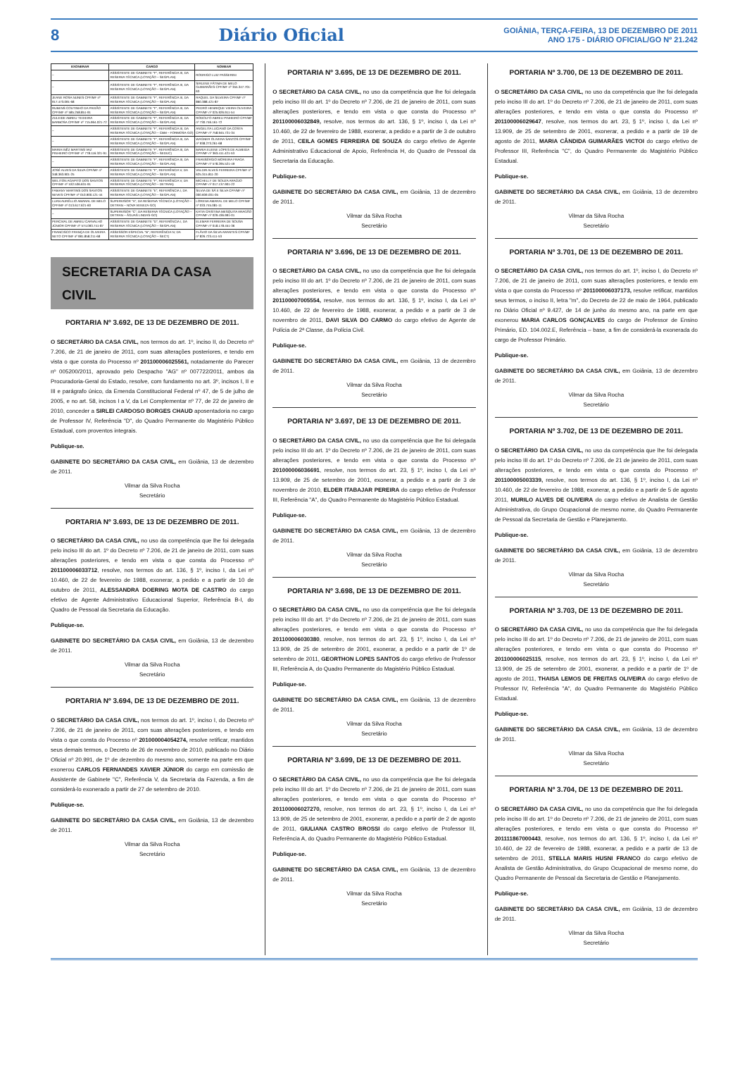8 Diário Oficial GOIÂNIA, TERÇA-FEIRA, 13 DE DEZEMBRO DE 2011
ANO 175 - DIÁRIO OFICIAL/GO Nº 21.242
| EXONERAR | CARGO | NOMEAR |
| --- | --- | --- |
| – | ASSISTENTE DE GABINETE "F", REFERÊNCIA III, DA RESERVA TÉCNICA (LOTAÇÃO – SEGPLAN) | RODRIGO LUIZ PASSERINI |
| – | ASSISTENTE DE GABINETE "F", REFERÊNCIA III, DA RESERVA TÉCNICA (LOTAÇÃO – SEGPLAN) | SIRLENE FÁTIMA DE MELO GUIMARÃES CPF/MF nº 355.347.701-63 |
| JEANE ROSA NUNES CPF/MF nº 917.473.091-68 | ASSISTENTE DE GABINETE "F", REFERÊNCIA III, DA RESERVA TÉCNICA (LOTAÇÃO – SEGPLAN) | RAQUEL DA SILVEIRA CPF/MF nº 860.388.421-87 |
| RUBENS COUTINHO DA PAIXÃO CPF/MF nº 585.258.851-91 | ASSISTENTE DE GABINETE "F", REFERÊNCIA III, DA RESERVA TÉCNICA (LOTAÇÃO – SEGPLAN) | PEDRO HENRIQUE VIEIRA OLIVEIRA CPF/MF nº 025.926.911-54 |
| ZULEIDE ABREU TEIXEIRA BARBOSA CPF/MF nº 715.964.021-72 | ASSISTENTE DE GABINETE "F", REFERÊNCIA III, DA RESERVA TÉCNICA (LOTAÇÃO – SEGPLAN) | RODOLFO ABREU PINHEIRO CPF/MF nº 730.746.161-72 |
| – | ASSISTENTE DE GABINETE "F", REFERÊNCIA III, DA RESERVA TÉCNICA (LOTAÇÃO – CBM – FORMOSA-GO) | ANGELITA LUCIANO DA COSTA CPF/MF nº 758.945.721-34 |
| – | ASSISTENTE DE GABINETE "F", REFERÊNCIA III, DA RESERVA TÉCNICA (LOTAÇÃO – SEGPLAN) | WAGNER OLIVERA SANTOS CPF/MF nº 938.273.261-68 |
| MARIA INÊZ MARTINS VAZ PINHEIRO CPF/MF nº 778.116.321-91 | ASSISTENTE DE GABINETE "F", REFERÊNCIA III, DA RESERVA TÉCNICA (LOTAÇÃO – SEDUC) | MARIA ELIENE LOPES DE ALMEIDA CPF/MF nº 363.411.421-53 |
| – | ASSISTENTE DE GABINETE "F", REFERÊNCIA III, DA RESERVA TÉCNICA (LOTAÇÃO – SEGPLAN) | FRANSÉRGIO MOREIRA FRAGA CPF/MF nº 578.295.521-49 |
| JOSÉ ALVES DA SILVA CPF/MF nº 348.363.901-25 | ASSISTENTE DE GABINETE "F", REFERÊNCIA V, DA RESERVA TÉCNICA (LOTAÇÃO – SEGPLAN) | VALDIR ALVES FERREIRA CPF/MF nº 625.315.811-20 |
| WELITON AGAPITO DOS SANTOS CPF/MF nº 532.536.631-91 | ASSISTENTE DE GABINETE "F", REFERÊNCIA V, DA RESERVA TÉCNICA (LOTAÇÃO – DETRAN) | MICHELLY DE SOUZA ARAÚJO CPF/MF nº 017.137.901-22 |
| FABIANY MARTINS DOS SANTOS NEVES CPF/MF nº 010.900.121-44 | ASSISTENTE DE GABINETE "E", REFERÊNCIA I, DA RESERVA TÉCNICA (LOTAÇÃO – SEGPLAN) | SILVIA DE SÁ E SILVA CPF/MF nº 000.609.001-05 |
| LUAN AURÉLLIO AMARAL DE MELO CPF/MF nº 013.617.621-60 | SUPERVISOR "A", DA RESERVA TÉCNICA (LOTAÇÃO – DETRAN – NOVA VENEZA-GO) | LORENA AMARAL DE MELO CPF/MF nº 033.745.081-11 |
| – | SUPERVISOR "C", DA RESERVA TÉCNICA (LOTAÇÃO – DETRAN – ÁGUAS LINDAS-GO) | KATIA CRISTINA MESQUITA ARAGÃO CPF/MF nº 029.436.991-01 |
| PERCIVAL DE ABREU CARVALHO JÚNIOR CPF/MF nº 574.093.741-87 | ASSISTENTE DE GABINETE "D", REFERÊNCIA I, DA RESERVA TÉCNICA (LOTAÇÃO – SEGPLAN) | ELEMAR FERREIRA DE SOUSA CPF/MF nº 018.178.451-36 |
| FRANCISCO FRANÇA DE OLIVEIRA NETO CPF/MF nº 981.858.211-68 | ASSESSOR ESPECIAL "B", REFERÊNCIA IV, DA RESERVA TÉCNICA (LOTAÇÃO – SECT) | FLÁVIO DA SILVA ARANTES CPF/MF nº 826.723.411-53 |
SECRETARIA DA CASA CIVIL
PORTARIA Nº 3.692, DE 13 DE DEZEMBRO DE 2011.
O SECRETÁRIO DA CASA CIVIL, nos termos do art. 1º, inciso II, do Decreto nº 7.206, de 21 de janeiro de 2011, com suas alterações posteriores, e tendo em vista o que consta do Processo nº 201100006025561, notadamente do Parecer nº 005200/2011, aprovado pelo Despacho "AG" nº 007722/2011, ambos da Procuradoria-Geral do Estado, resolve, com fundamento no art. 3º, incisos I, II e III e parágrafo único, da Emenda Constitucional Federal nº 47, de 5 de julho de 2005, e no art. 58, incisos I a V, da Lei Complementar nº 77, de 22 de janeiro de 2010, conceder a SIRLEI CARDOSO BORGES CHAUD aposentadoria no cargo de Professor IV, Referência "D", do Quadro Permanente do Magistério Público Estadual, com proventos integrais.
Publique-se.
GABINETE DO SECRETÁRIO DA CASA CIVIL, em Goiânia, 13 de dezembro de 2011.
Vilmar da Silva Rocha
Secretário
PORTARIA Nº 3.693, DE 13 DE DEZEMBRO DE 2011.
O SECRETÁRIO DA CASA CIVIL, no uso da competência que lhe foi delegada pelo inciso III do art. 1º do Decreto nº 7.206, de 21 de janeiro de 2011, com suas alterações posteriores, e tendo em vista o que consta do Processo nº 201100006033712, resolve, nos termos do art. 136, § 1º, inciso I, da Lei nº 10.460, de 22 de fevereiro de 1988, exonerar, a pedido e a partir de 10 de outubro de 2011, ALESSANDRA DOERING MOTA DE CASTRO do cargo efetivo de Agente Administrativo Educacional Superior, Referência B-I, do Quadro de Pessoal da Secretaria da Educação.
Publique-se.
GABINETE DO SECRETÁRIO DA CASA CIVIL, em Goiânia, 13 de dezembro de 2011.
Vilmar da Silva Rocha
Secretário
PORTARIA Nº 3.694, DE 13 DE DEZEMBRO DE 2011.
O SECRETÁRIO DA CASA CIVIL, nos termos do art. 1º, inciso I, do Decreto nº 7.206, de 21 de janeiro de 2011, com suas alterações posteriores, e tendo em vista o que consta do Processo nº 201000004054274, resolve retificar, mantidos seus demais termos, o Decreto de 26 de novembro de 2010, publicado no Diário Oficial nº 20.991, de 1º de dezembro do mesmo ano, somente na parte em que exonerou CARLOS FERNANDES XAVIER JÚNIOR do cargo em comissão de Assistente de Gabinete "C", Referência V, da Secretaria da Fazenda, a fim de considerá-lo exonerado a partir de 27 de setembro de 2010.
Publique-se.
GABINETE DO SECRETÁRIO DA CASA CIVIL, em Goiânia, 13 de dezembro de 2011.
Vilmar da Silva Rocha
Secretário
PORTARIA Nº 3.695, DE 13 DE DEZEMBRO DE 2011.
O SECRETÁRIO DA CASA CIVIL, no uso da competência que lhe foi delegada pelo inciso III do art. 1º do Decreto nº 7.206, de 21 de janeiro de 2011, com suas alterações posteriores, e tendo em vista o que consta do Processo nº 201100006032849, resolve, nos termos do art. 136, § 1º, inciso I, da Lei nº 10.460, de 22 de fevereiro de 1988, exonerar, a pedido e a partir de 3 de outubro de 2011, CEILA GOMES FERREIRA DE SOUZA do cargo efetivo de Agente Administrativo Educacional de Apoio, Referência H, do Quadro de Pessoal da Secretaria da Educação.
Publique-se.
GABINETE DO SECRETÁRIO DA CASA CIVIL, em Goiânia, 13 de dezembro de 2011.
Vilmar da Silva Rocha
Secretário
PORTARIA Nº 3.696, DE 13 DE DEZEMBRO DE 2011.
O SECRETÁRIO DA CASA CIVIL, no uso da competência que lhe foi delegada pelo inciso III do art. 1º do Decreto nº 7.206, de 21 de janeiro de 2011, com suas alterações posteriores, e tendo em vista o que consta do Processo nº 201100007005554, resolve, nos termos do art. 136, § 1º, inciso I, da Lei nº 10.460, de 22 de fevereiro de 1988, exonerar, a pedido e a partir de 3 de novembro de 2011, DAVI SILVA DO CARMO do cargo efetivo de Agente de Polícia de 2ª Classe, da Polícia Civil.
Publique-se.
GABINETE DO SECRETÁRIO DA CASA CIVIL, em Goiânia, 13 de dezembro de 2011.
Vilmar da Silva Rocha
Secretário
PORTARIA Nº 3.697, DE 13 DE DEZEMBRO DE 2011.
O SECRETÁRIO DA CASA CIVIL, no uso da competência que lhe foi delegada pelo inciso III do art. 1º do Decreto nº 7.206, de 21 de janeiro de 2011, com suas alterações posteriores, e tendo em vista o que consta do Processo nº 201000006036691, resolve, nos termos do art. 23, § 1º, inciso I, da Lei nº 13.909, de 25 de setembro de 2001, exonerar, a pedido e a partir de 3 de novembro de 2010, ELDER ITABAJAR PEREIRA do cargo efetivo de Professor III, Referência "A", do Quadro Permanente do Magistério Público Estadual.
Publique-se.
GABINETE DO SECRETÁRIO DA CASA CIVIL, em Goiânia, 13 de dezembro de 2011.
Vilmar da Silva Rocha
Secretário
PORTARIA Nº 3.698, DE 13 DE DEZEMBRO DE 2011.
O SECRETÁRIO DA CASA CIVIL, no uso da competência que lhe foi delegada pelo inciso III do art. 1º do Decreto nº 7.206, de 21 de janeiro de 2011, com suas alterações posteriores, e tendo em vista o que consta do Processo nº 201100006030380, resolve, nos termos do art. 23, § 1º, inciso I, da Lei nº 13.909, de 25 de setembro de 2001, exonerar, a pedido e a partir de 1º de setembro de 2011, GEORTHON LOPES SANTOS do cargo efetivo de Professor III, Referência A, do Quadro Permanente do Magistério Público Estadual.
Publique-se.
GABINETE DO SECRETÁRIO DA CASA CIVIL, em Goiânia, 13 de dezembro de 2011.
Vilmar da Silva Rocha
Secretário
PORTARIA Nº 3.699, DE 13 DE DEZEMBRO DE 2011.
O SECRETÁRIO DA CASA CIVIL, no uso da competência que lhe foi delegada pelo inciso III do art. 1º do Decreto nº 7.206, de 21 de janeiro de 2011, com suas alterações posteriores, e tendo em vista o que consta do Processo nº 201100006027270, resolve, nos termos do art. 23, § 1º, inciso I, da Lei nº 13.909, de 25 de setembro de 2001, exonerar, a pedido e a partir de 2 de agosto de 2011, GIULIANA CASTRO BROSSI do cargo efetivo de Professor III, Referência A, do Quadro Permanente do Magistério Público Estadual.
Publique-se.
GABINETE DO SECRETÁRIO DA CASA CIVIL, em Goiânia, 13 de dezembro de 2011.
Vilmar da Silva Rocha
Secretário
PORTARIA Nº 3.700, DE 13 DE DEZEMBRO DE 2011.
O SECRETÁRIO DA CASA CIVIL, no uso da competência que lhe foi delegada pelo inciso III do art. 1º do Decreto nº 7.206, de 21 de janeiro de 2011, com suas alterações posteriores, e tendo em vista o que consta do Processo nº 201100006029647, resolve, nos termos do art. 23, § 1º, inciso I, da Lei nº 13.909, de 25 de setembro de 2001, exonerar, a pedido e a partir de 19 de agosto de 2011, MARIA CÂNDIDA GUIMARÃES VICTOI do cargo efetivo de Professor III, Referência "C", do Quadro Permanente do Magistério Público Estadual.
Publique-se.
GABINETE DO SECRETÁRIO DA CASA CIVIL, em Goiânia, 13 de dezembro de 2011.
Vilmar da Silva Rocha
Secretário
PORTARIA Nº 3.701, DE 13 DE DEZEMBRO DE 2011.
O SECRETÁRIO DA CASA CIVIL, nos termos do art. 1º, inciso I, do Decreto nº 7.206, de 21 de janeiro de 2011, com suas alterações posteriores, e tendo em vista o que consta do Processo nº 201100006037173, resolve retificar, mantidos seus termos, o inciso II, letra "m", do Decreto de 22 de maio de 1964, publicado no Diário Oficial nº 9.427, de 14 de junho do mesmo ano, na parte em que exonerou MARIA CARLOS GONÇALVES do cargo de Professor de Ensino Primário, ED. 104.002.E, Referência – base, a fim de considerá-la exonerada do cargo de Professor Primário.
Publique-se.
GABINETE DO SECRETÁRIO DA CASA CIVIL, em Goiânia, 13 de dezembro de 2011.
Vilmar da Silva Rocha
Secretário
PORTARIA Nº 3.702, DE 13 DE DEZEMBRO DE 2011.
O SECRETÁRIO DA CASA CIVIL, no uso da competência que lhe foi delegada pelo inciso III do art. 1º do Decreto nº 7.206, de 21 de janeiro de 2011, com suas alterações posteriores, e tendo em vista o que consta do Processo nº 201100005003339, resolve, nos termos do art. 136, § 1º, inciso I, da Lei nº 10.460, de 22 de fevereiro de 1988, exonerar, a pedido e a partir de 5 de agosto 2011, MURILO ALVES DE OLIVEIRA do cargo efetivo de Analista de Gestão Administrativa, do Grupo Ocupacional de mesmo nome, do Quadro Permanente de Pessoal da Secretaria de Gestão e Planejamento.
Publique-se.
GABINETE DO SECRETÁRIO DA CASA CIVIL, em Goiânia, 13 de dezembro de 2011.
Vilmar da Silva Rocha
Secretário
PORTARIA Nº 3.703, DE 13 DE DEZEMBRO DE 2011.
O SECRETÁRIO DA CASA CIVIL, no uso da competência que lhe foi delegada pelo inciso III do art. 1º do Decreto nº 7.206, de 21 de janeiro de 2011, com suas alterações posteriores, e tendo em vista o que consta do Processo nº 201100006025115, resolve, nos termos do art. 23, § 1º, inciso I, da Lei nº 13.909, de 25 de setembro de 2001, exonerar, a pedido e a partir de 1º de agosto de 2011, THAISA LEMOS DE FREITAS OLIVEIRA do cargo efetivo de Professor IV, Referência "A", do Quadro Permanente do Magistério Público Estadual.
Publique-se.
GABINETE DO SECRETÁRIO DA CASA CIVIL, em Goiânia, 13 de dezembro de 2011.
Vilmar da Silva Rocha
Secretário
PORTARIA Nº 3.704, DE 13 DE DEZEMBRO DE 2011.
O SECRETÁRIO DA CASA CIVIL, no uso da competência que lhe foi delegada pelo inciso III do art. 1º do Decreto nº 7.206, de 21 de janeiro de 2011, com suas alterações posteriores, e tendo em vista o que consta do Processo nº 201111867000443, resolve, nos termos do art. 136, § 1º, inciso I, da Lei nº 10.460, de 22 de fevereiro de 1988, exonerar, a pedido e a partir de 13 de setembro de 2011, STELLA MARIS HUSNI FRANCO do cargo efetivo de Analista de Gestão Administrativa, do Grupo Ocupacional de mesmo nome, do Quadro Permanente de Pessoal da Secretaria de Gestão e Planejamento.
Publique-se.
GABINETE DO SECRETÁRIO DA CASA CIVIL, em Goiânia, 13 de dezembro de 2011.
Vilmar da Silva Rocha
Secretário